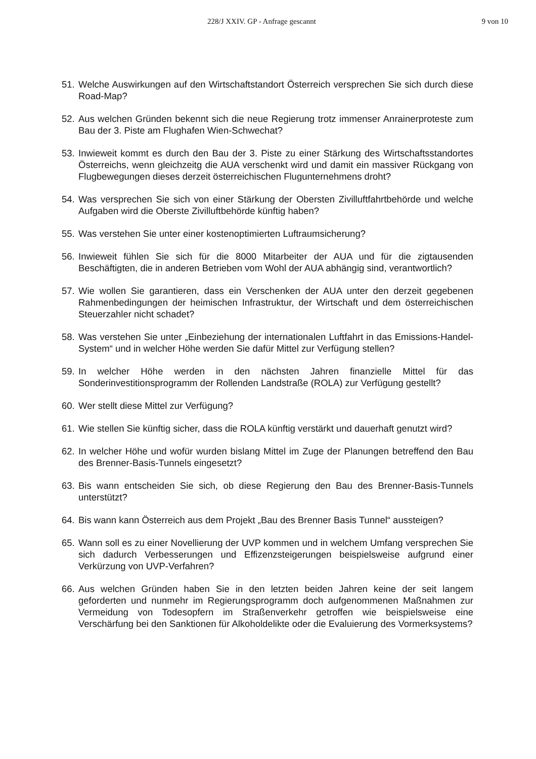228/J XXIV. GP - Anfrage gescannt 9 von 10
51. Welche Auswirkungen auf den Wirtschaftstandort Österreich versprechen Sie sich durch diese Road-Map?
52. Aus welchen Gründen bekennt sich die neue Regierung trotz immenser Anrainerproteste zum Bau der 3. Piste am Flughafen Wien-Schwechat?
53. Inwieweit kommt es durch den Bau der 3. Piste zu einer Stärkung des Wirtschaftsstandortes Österreichs, wenn gleichzeitg die AUA verschenkt wird und damit ein massiver Rückgang von Flugbewegungen dieses derzeit österreichischen Flugunternehmens droht?
54. Was versprechen Sie sich von einer Stärkung der Obersten Zivilluftfahrtbehörde und welche Aufgaben wird die Oberste Zivilluftbehörde künftig haben?
55. Was verstehen Sie unter einer kostenoptimierten Luftraumsicherung?
56. Inwieweit fühlen Sie sich für die 8000 Mitarbeiter der AUA und für die zigtausenden Beschäftigten, die in anderen Betrieben vom Wohl der AUA abhängig sind, verantwortlich?
57. Wie wollen Sie garantieren, dass ein Verschenken der AUA unter den derzeit gegebenen Rahmenbedingungen der heimischen Infrastruktur, der Wirtschaft und dem österreichischen Steuerzahler nicht schadet?
58. Was verstehen Sie unter „Einbeziehung der internationalen Luftfahrt in das Emissions-Handel-System“ und in welcher Höhe werden Sie dafür Mittel zur Verfügung stellen?
59. In welcher Höhe werden in den nächsten Jahren finanzielle Mittel für das Sonderinvestitionsprogramm der Rollenden Landstraße (ROLA) zur Verfügung gestellt?
60. Wer stellt diese Mittel zur Verfügung?
61. Wie stellen Sie künftig sicher, dass die ROLA künftig verstärkt und dauerhaft genutzt wird?
62. In welcher Höhe und wofür wurden bislang Mittel im Zuge der Planungen betreffend den Bau des Brenner-Basis-Tunnels eingesetzt?
63. Bis wann entscheiden Sie sich, ob diese Regierung den Bau des Brenner-Basis-Tunnels unterstützt?
64. Bis wann kann Österreich aus dem Projekt „Bau des Brenner Basis Tunnel“ aussteigen?
65. Wann soll es zu einer Novellierung der UVP kommen und in welchem Umfang versprechen Sie sich dadurch Verbesserungen und Effizenzsteigerungen beispielsweise aufgrund einer Verkürzung von UVP-Verfahren?
66. Aus welchen Gründen haben Sie in den letzten beiden Jahren keine der seit langem geforderten und nunmehr im Regierungsprogramm doch aufgenommenen Maßnahmen zur Vermeidung von Todesopfern im Straßenverkehr getroffen wie beispielsweise eine Verschärfung bei den Sanktionen für Alkoholdelikte oder die Evaluierung des Vormerksystems?